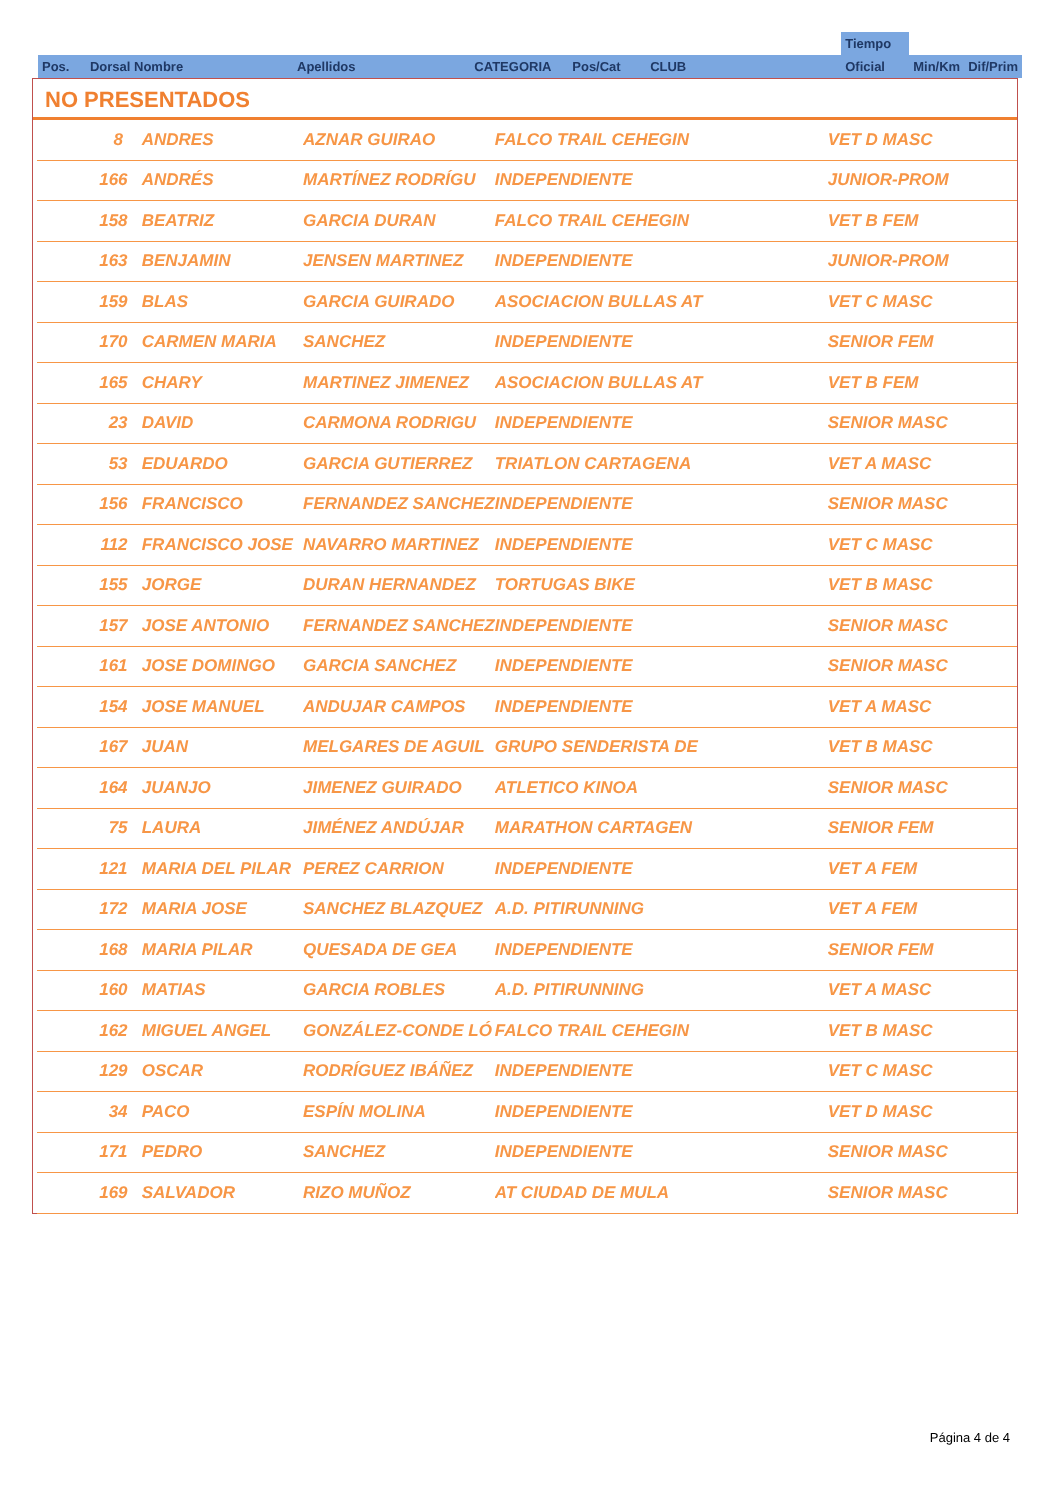| | | | | | | | Tiempo | | |
| Pos. | Dorsal Nombre | Apellidos | CATEGORIA | Pos/Cat | CLUB | | Oficial | Min/Km | Dif/Prim |
NO PRESENTADOS
| 8 | ANDRES | AZNAR GUIRAO | FALCO TRAIL CEHEGIN | VET D MASC |
| 166 | ANDRÉS | MARTÍNEZ RODRÍGU | INDEPENDIENTE | JUNIOR-PROM |
| 158 | BEATRIZ | GARCIA DURAN | FALCO TRAIL CEHEGIN | VET B FEM |
| 163 | BENJAMIN | JENSEN MARTINEZ | INDEPENDIENTE | JUNIOR-PROM |
| 159 | BLAS | GARCIA GUIRADO | ASOCIACION BULLAS AT | VET C MASC |
| 170 | CARMEN MARIA | SANCHEZ | INDEPENDIENTE | SENIOR FEM |
| 165 | CHARY | MARTINEZ JIMENEZ | ASOCIACION BULLAS AT | VET B FEM |
| 23 | DAVID | CARMONA RODRIGU | INDEPENDIENTE | SENIOR MASC |
| 53 | EDUARDO | GARCIA GUTIERREZ | TRIATLON CARTAGENA | VET A MASC |
| 156 | FRANCISCO | FERNANDEZ SANCHEZ | INDEPENDIENTE | SENIOR MASC |
| 112 | FRANCISCO JOSE | NAVARRO MARTINEZ | INDEPENDIENTE | VET C MASC |
| 155 | JORGE | DURAN HERNANDEZ | TORTUGAS BIKE | VET B MASC |
| 157 | JOSE ANTONIO | FERNANDEZ SANCHEZ | INDEPENDIENTE | SENIOR MASC |
| 161 | JOSE DOMINGO | GARCIA SANCHEZ | INDEPENDIENTE | SENIOR MASC |
| 154 | JOSE MANUEL | ANDUJAR CAMPOS | INDEPENDIENTE | VET A MASC |
| 167 | JUAN | MELGARES DE AGUIL | GRUPO SENDERISTA DE | VET B MASC |
| 164 | JUANJO | JIMENEZ GUIRADO | ATLETICO KINOA | SENIOR MASC |
| 75 | LAURA | JIMÉNEZ ANDÚJAR | MARATHON CARTAGEN | SENIOR FEM |
| 121 | MARIA DEL PILAR | PEREZ CARRION | INDEPENDIENTE | VET A FEM |
| 172 | MARIA JOSE | SANCHEZ BLAZQUEZ | A.D. PITIRUNNING | VET A FEM |
| 168 | MARIA PILAR | QUESADA DE GEA | INDEPENDIENTE | SENIOR FEM |
| 160 | MATIAS | GARCIA ROBLES | A.D. PITIRUNNING | VET A MASC |
| 162 | MIGUEL ANGEL | GONZÁLEZ-CONDE LÓ | FALCO TRAIL CEHEGIN | VET B MASC |
| 129 | OSCAR | RODRÍGUEZ IBÁÑEZ | INDEPENDIENTE | VET C MASC |
| 34 | PACO | ESPÍN MOLINA | INDEPENDIENTE | VET D MASC |
| 171 | PEDRO | SANCHEZ | INDEPENDIENTE | SENIOR MASC |
| 169 | SALVADOR | RIZO MUÑOZ | AT CIUDAD DE MULA | SENIOR MASC |
Página 4 de 4